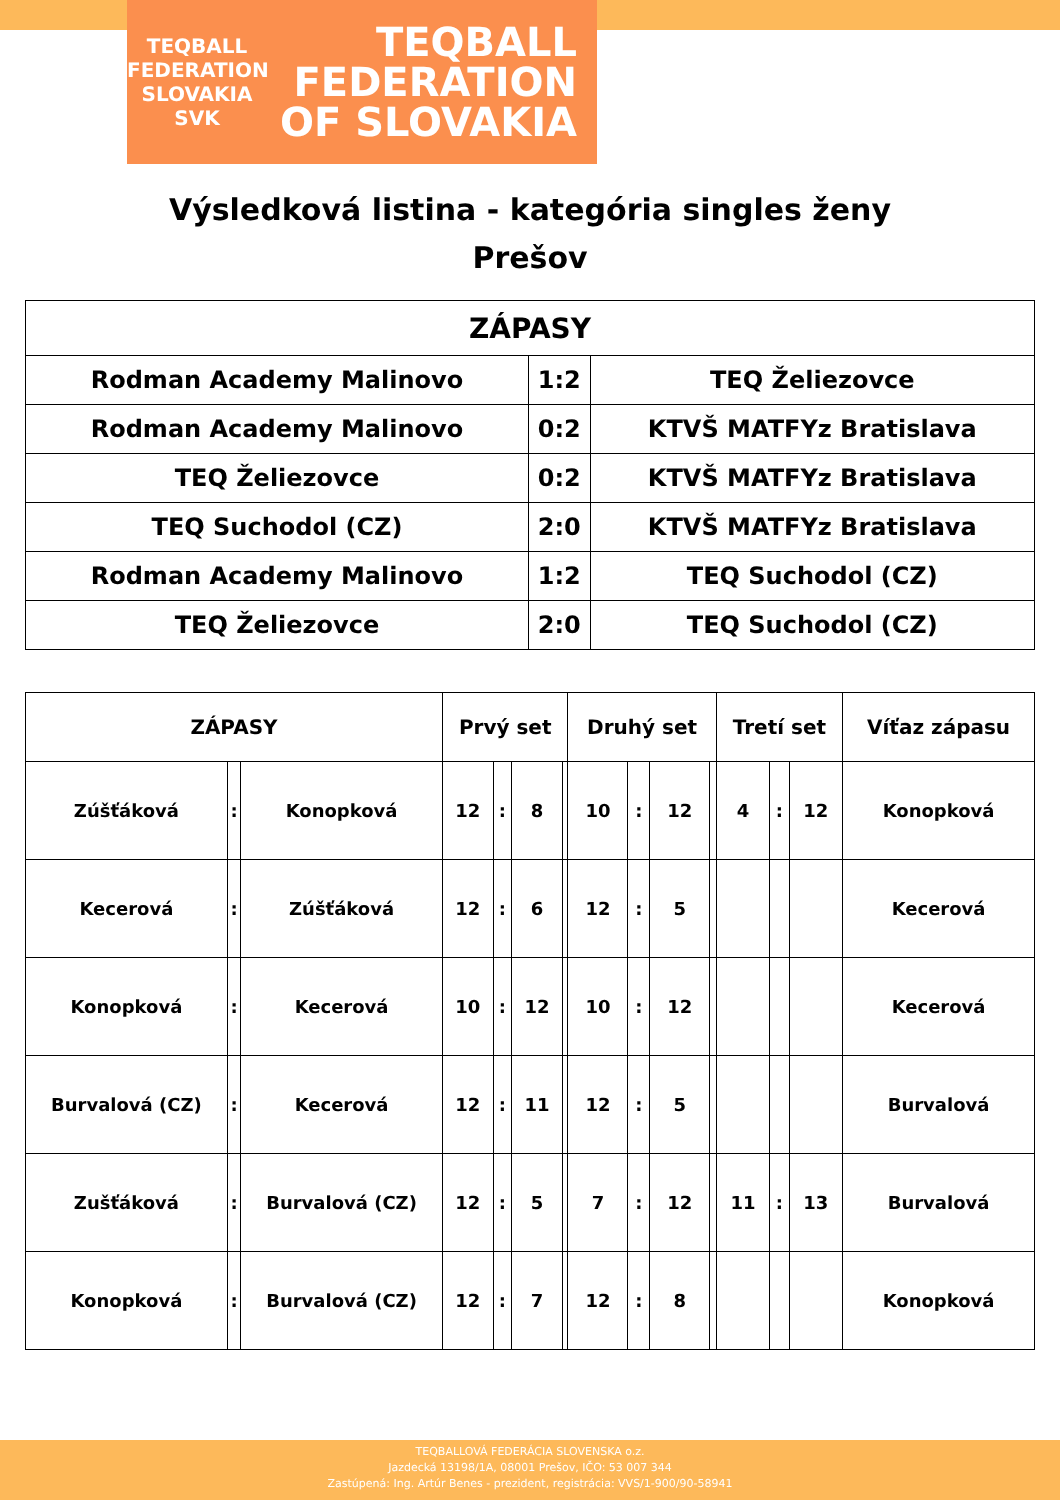TEQBALL FEDERATION SLOVAKIA
SVK
TEQBALL
FEDERATION
OF SLOVAKIA
Výsledková listina - kategória singles ženy
Prešov
| ZÁPASY | | |
| --- | --- | --- |
| Rodman Academy Malinovo | 1:2 | TEQ Želiezovce |
| Rodman Academy Malinovo | 0:2 | KTVŠ MATFYz Bratislava |
| TEQ Želiezovce | 0:2 | KTVŠ MATFYz Bratislava |
| TEQ Suchodol (CZ) | 2:0 | KTVŠ MATFYz Bratislava |
| Rodman Academy Malinovo | 1:2 | TEQ Suchodol (CZ) |
| TEQ Želiezovce | 2:0 | TEQ Suchodol (CZ) |
| ZÁPASY | | | Prvý set | | | | Druhý set | | | | Tretí set | | | Víťaz zápasu |
| --- | --- | --- | --- | --- | --- | --- | --- | --- | --- | --- | --- | --- | --- | --- |
| Zúšťáková | : | Konopková | 12 | : | 8 | | 10 | : | 12 | | 4 | : | 12 | Konopková |
| Kecerová | : | Zúšťáková | 12 | : | 6 | | 12 | : | 5 | | | | | Kecerová |
| Konopková | : | Kecerová | 10 | : | 12 | | 10 | : | 12 | | | | | Kecerová |
| Burvalová (CZ) | : | Kecerová | 12 | : | 11 | | 12 | : | 5 | | | | | Burvalová |
| Zušťáková | : | Burvalová (CZ) | 12 | : | 5 | | 7 | : | 12 | | 11 | : | 13 | Burvalová |
| Konopková | : | Burvalová (CZ) | 12 | : | 7 | | 12 | : | 8 | | | | | Konopková |
TEQBALLOVÁ FEDERÁCIA SLOVENSKA o.z.
Jazdecká 13198/1A, 08001 Prešov, IČO: 53 007 344
Zastúpená: Ing. Artúr Benes - prezident, registrácia: VVS/1-900/90-58941